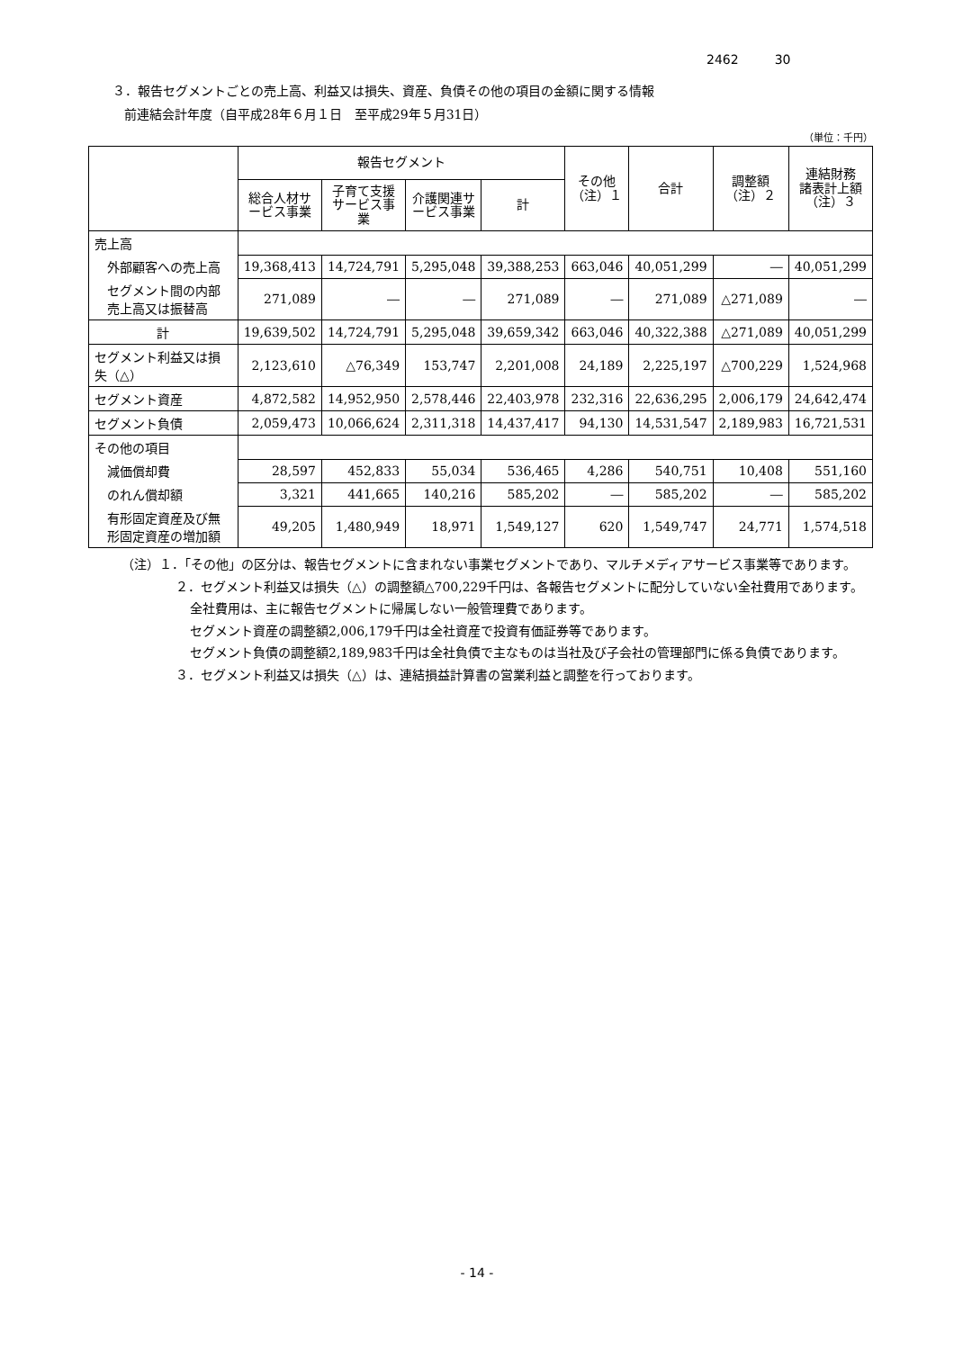2462 30
３．報告セグメントごとの売上高、利益又は損失、資産、負債その他の項目の金額に関する情報
前連結会計年度（自平成28年６月１日　至平成29年５月31日）
（単位：千円）
| | 報告セグメント | | | | その他 （注）１ | 合計 | 調整額 （注）２ | 連結財務 諸表計上額 （注）３ |
| --- | --- | --- | --- | --- | --- | --- | --- | --- |
| | 総合人材サ ービス事業 | 子育て支援 サービス事 業 | 介護関連サ ービス事業 | 計 | | | | |
| 売上高 | | | | | | | | |
| 外部顧客への売上高 | 19,368,413 | 14,724,791 | 5,295,048 | 39,388,253 | 663,046 | 40,051,299 | ― | 40,051,299 |
| セグメント間の内部売上高又は振替高 | 271,089 | ― | ― | 271,089 | ― | 271,089 | △271,089 | ― |
| 計 | 19,639,502 | 14,724,791 | 5,295,048 | 39,659,342 | 663,046 | 40,322,388 | △271,089 | 40,051,299 |
| セグメント利益又は損失（△） | 2,123,610 | △76,349 | 153,747 | 2,201,008 | 24,189 | 2,225,197 | △700,229 | 1,524,968 |
| セグメント資産 | 4,872,582 | 14,952,950 | 2,578,446 | 22,403,978 | 232,316 | 22,636,295 | 2,006,179 | 24,642,474 |
| セグメント負債 | 2,059,473 | 10,066,624 | 2,311,318 | 14,437,417 | 94,130 | 14,531,547 | 2,189,983 | 16,721,531 |
| その他の項目 | | | | | | | | |
| 減価償却費 | 28,597 | 452,833 | 55,034 | 536,465 | 4,286 | 540,751 | 10,408 | 551,160 |
| のれん償却額 | 3,321 | 441,665 | 140,216 | 585,202 | ― | 585,202 | ― | 585,202 |
| 有形固定資産及び無形固定資産の増加額 | 49,205 | 1,480,949 | 18,971 | 1,549,127 | 620 | 1,549,747 | 24,771 | 1,574,518 |
（注）１．「その他」の区分は、報告セグメントに含まれない事業セグメントであり、マルチメディアサービス事業等であります。
２．セグメント利益又は損失（△）の調整額△700,229千円は、各報告セグメントに配分していない全社費用であります。
全社費用は、主に報告セグメントに帰属しない一般管理費であります。
セグメント資産の調整額2,006,179千円は全社資産で投資有価証券等であります。
セグメント負債の調整額2,189,983千円は全社負債で主なものは当社及び子会社の管理部門に係る負債であります。
３．セグメント利益又は損失（△）は、連結損益計算書の営業利益と調整を行っております。
- 14 -